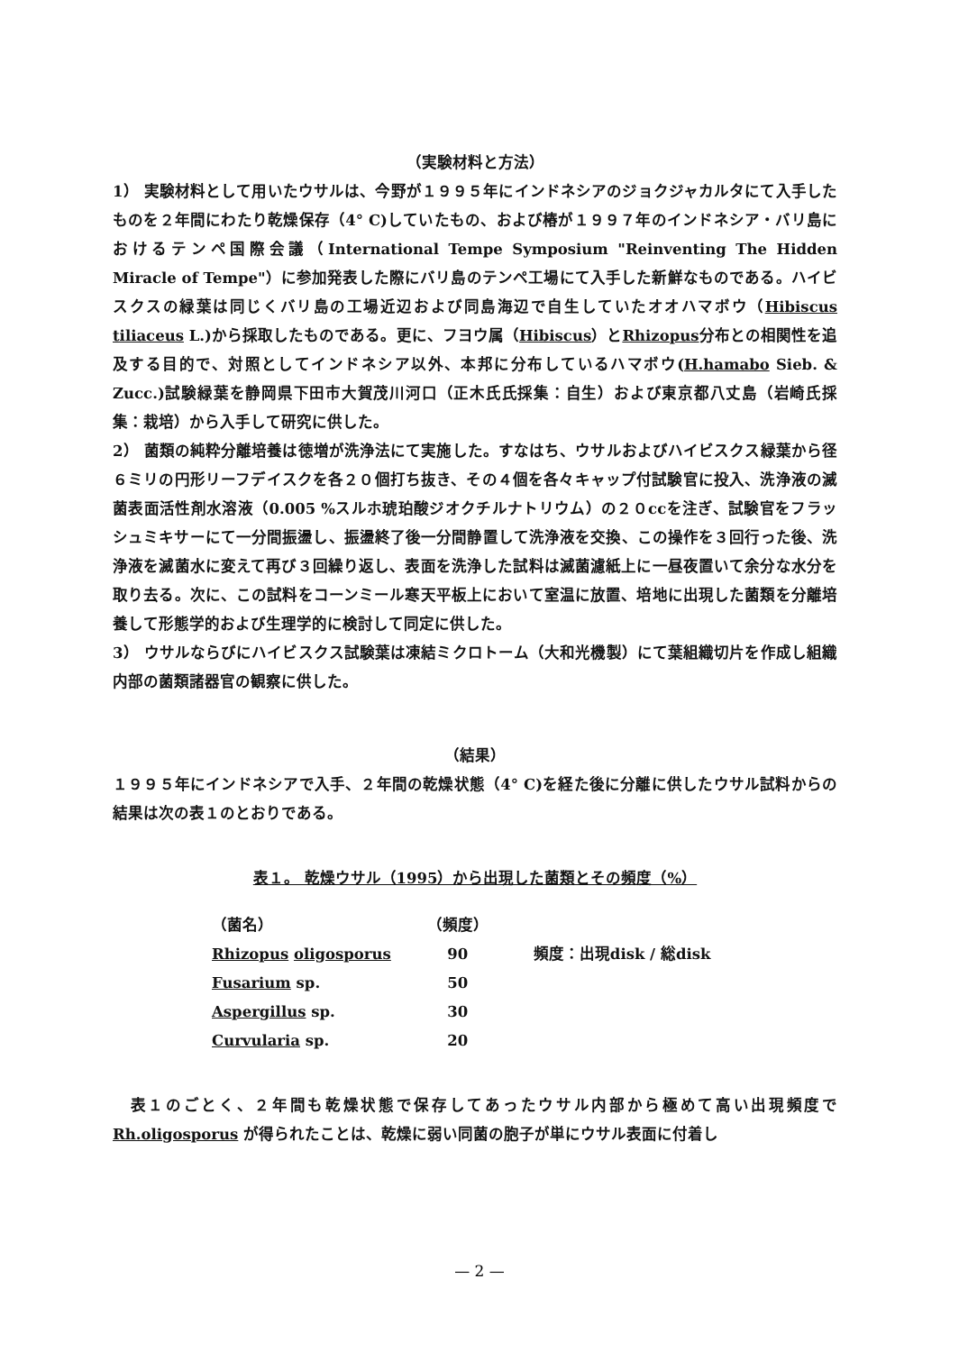（実験材料と方法）
1） 実験材料として用いたウサルは、今野が１９９５年にインドネシアのジョクジャカルタにて入手したものを２年間にわたり乾燥保存（4° C)していたもの、および椿が１９９７年のインドネシア・バリ島におけるテンペ国際会議（International Tempe Symposium "Reinventing The Hidden Miracle of Tempe"）に参加発表した際にバリ島のテンペ工場にて入手した新鮮なものである。ハイビスクスの緑葉は同じくバリ島の工場近辺および同島海辺で自生していたオオハマボウ（Hibiscus tiliaceus L.)から採取したものである。更に、フヨウ属（Hibiscus）とRhizopus分布との相関性を追及する目的で、対照としてインドネシア以外、本邦に分布しているハマボウ(H.hamabo Sieb. & Zucc.)試験緑葉を静岡県下田市大賀茂川河口（正木氏氏採集：自生）および東京都八丈島（岩崎氏採集：栽培）から入手して研究に供した。
2） 菌類の純粋分離培養は徳増が洗浄法にて実施した。すなはち、ウサルおよびハイビスクス緑葉から径６ミリの円形リーフデイスクを各２０個打ち抜き、その４個を各々キャップ付試験官に投入、洗浄液の滅菌表面活性剤水溶液（0.005 %スルホ琥珀酸ジオクチルナトリウム）の２０ccを注ぎ、試験官をフラッシュミキサーにて一分間振盪し、振盪終了後一分間静置して洗浄液を交換、この操作を３回行った後、洗浄液を滅菌水に変えて再び３回繰り返し、表面を洗浄した試料は滅菌濾紙上に一昼夜置いて余分な水分を取り去る。次に、この試料をコーンミール寒天平板上において室温に放置、培地に出現した菌類を分離培養して形態学的および生理学的に検討して同定に供した。
3） ウサルならびにハイビスクス試験葉は凍結ミクロトーム（大和光機製）にて葉組織切片を作成し組織内部の菌類諸器官の観察に供した。
（結果）
１９９５年にインドネシアで入手、２年間の乾燥状態（4° C)を経た後に分離に供したウサル試料からの結果は次の表１のとおりである。
表１。 乾燥ウサル（1995）から出現した菌類とその頻度（%）
| （菌名） | （頻度） | |
| --- | --- | --- |
| Rhizopus oligosporus | 90 | 頻度：出現disk / 総disk |
| Fusarium sp. | 50 | |
| Aspergillus sp. | 30 | |
| Curvularia sp. | 20 | |
　表１のごとく、２年間も乾燥状態で保存してあったウサル内部から極めて高い出現頻度で Rh.oligosporus が得られたことは、乾燥に弱い同菌の胞子が単にウサル表面に付着し
— 2 —